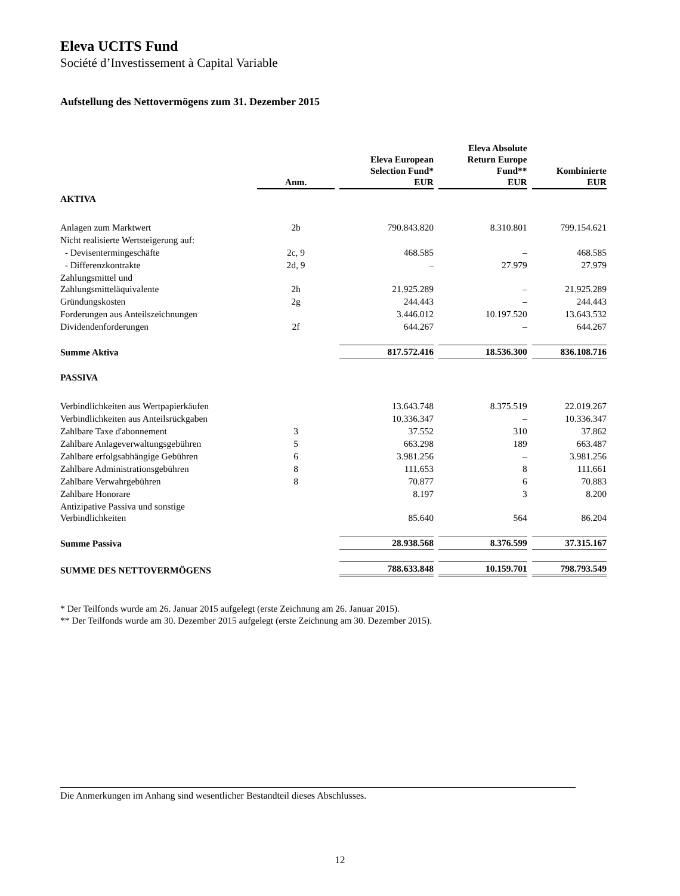Eleva UCITS Fund
Société d’Investissement à Capital Variable
Aufstellung des Nettovermögens zum 31. Dezember 2015
| | Anm. | | Eleva European Selection Fund* EUR | | Eleva Absolute Return Europe Fund** EUR | | Kombinierte EUR |
| --- | --- | --- | --- | --- | --- | --- | --- |
| AKTIVA | | | | | | | |
| Anlagen zum Marktwert | 2b | | 790.843.820 | | 8.310.801 | | 799.154.621 |
| Nicht realisierte Wertsteigerung auf: | | | | | | | |
| - Devisentermingeschäfte | 2c, 9 | | 468.585 | | – | | 468.585 |
| - Differenzkontrakte | 2d, 9 | | – | | 27.979 | | 27.979 |
| Zahlungsmittel und Zahlungsmitteläquivalente | 2h | | 21.925.289 | | – | | 21.925.289 |
| Gründungskosten | 2g | | 244.443 | | – | | 244.443 |
| Forderungen aus Anteilszeichnungen | | | 3.446.012 | | 10.197.520 | | 13.643.532 |
| Dividendenforderungen | 2f | | 644.267 | | – | | 644.267 |
| Summe Aktiva | | | 817.572.416 | | 18.536.300 | | 836.108.716 |
| PASSIVA | | | | | | | |
| Verbindlichkeiten aus Wertpapierkäufen | | | 13.643.748 | | 8.375.519 | | 22.019.267 |
| Verbindlichkeiten aus Anteilsrückgaben | | | 10.336.347 | | – | | 10.336.347 |
| Zahlbare Taxe d'abonnement | 3 | | 37.552 | | 310 | | 37.862 |
| Zahlbare Anlageverwaltungsgebühren | 5 | | 663.298 | | 189 | | 663.487 |
| Zahlbare erfolgsabhängige Gebühren | 6 | | 3.981.256 | | – | | 3.981.256 |
| Zahlbare Administrationsgebühren | 8 | | 111.653 | | 8 | | 111.661 |
| Zahlbare Verwahrgebühren | 8 | | 70.877 | | 6 | | 70.883 |
| Zahlbare Honorare | | | 8.197 | | 3 | | 8.200 |
| Antizipative Passiva und sonstige Verbindlichkeiten | | | 85.640 | | 564 | | 86.204 |
| Summe Passiva | | | 28.938.568 | | 8.376.599 | | 37.315.167 |
| SUMME DES NETTOVERMÖGENS | | | 788.633.848 | | 10.159.701 | | 798.793.549 |
* Der Teilfonds wurde am 26. Januar 2015 aufgelegt (erste Zeichnung am 26. Januar 2015).
** Der Teilfonds wurde am 30. Dezember 2015 aufgelegt (erste Zeichnung am 30. Dezember 2015).
Die Anmerkungen im Anhang sind wesentlicher Bestandteil dieses Abschlusses.
12